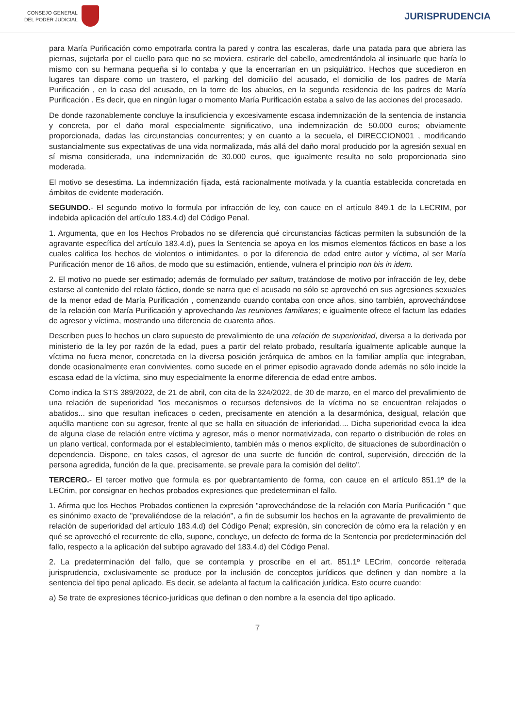CONSEJO GENERAL
DEL PODER JUDICIAL
JURISPRUDENCIA
para María Purificación como empotrarla contra la pared y contra las escaleras, darle una patada para que abriera las piernas, sujetarla por el cuello para que no se moviera, estirarle del cabello, amedrentándola al insinuarle que haría lo mismo con su hermana pequeña si lo contaba y que la encerrarían en un psiquiátrico. Hechos que sucedieron en lugares tan dispare como un trastero, el parking del domicilio del acusado, el domicilio de los padres de María Purificación , en la casa del acusado, en la torre de los abuelos, en la segunda residencia de los padres de María Purificación . Es decir, que en ningún lugar o momento María Purificación estaba a salvo de las acciones del procesado.
De donde razonablemente concluye la insuficiencia y excesivamente escasa indemnización de la sentencia de instancia y concreta, por el daño moral especialmente significativo, una indemnización de 50.000 euros; obviamente proporcionada, dadas las circunstancias concurrentes; y en cuanto a la secuela, el DIRECCION001 , modificando sustancialmente sus expectativas de una vida normalizada, más allá del daño moral producido por la agresión sexual en sí misma considerada, una indemnización de 30.000 euros, que igualmente resulta no solo proporcionada sino moderada.
El motivo se desestima. La indemnización fijada, está racionalmente motivada y la cuantía establecida concretada en ámbitos de evidente moderación.
SEGUNDO.- El segundo motivo lo formula por infracción de ley, con cauce en el artículo 849.1 de la LECRIM, por indebida aplicación del artículo 183.4.d) del Código Penal.
1. Argumenta, que en los Hechos Probados no se diferencia qué circunstancias fácticas permiten la subsunción de la agravante específica del artículo 183.4.d), pues la Sentencia se apoya en los mismos elementos fácticos en base a los cuales califica los hechos de violentos o intimidantes, o por la diferencia de edad entre autor y víctima, al ser María Purificación menor de 16 años, de modo que su estimación, entiende, vulnera el principio non bis in idem.
2. El motivo no puede ser estimado; además de formulado per saltum, tratándose de motivo por infracción de ley, debe estarse al contenido del relato fáctico, donde se narra que el acusado no sólo se aprovechó en sus agresiones sexuales de la menor edad de María Purificación , comenzando cuando contaba con once años, sino también, aprovechándose de la relación con María Purificación y aprovechando las reuniones familiares; e igualmente ofrece el factum las edades de agresor y víctima, mostrando una diferencia de cuarenta años.
Describen pues lo hechos un claro supuesto de prevalimiento de una relación de superioridad, diversa a la derivada por ministerio de la ley por razón de la edad, pues a partir del relato probado, resultaría igualmente aplicable aunque la víctima no fuera menor, concretada en la diversa posición jerárquica de ambos en la familiar amplía que integraban, donde ocasionalmente eran convivientes, como sucede en el primer episodio agravado donde además no sólo incide la escasa edad de la víctima, sino muy especialmente la enorme diferencia de edad entre ambos.
Como indica la STS 389/2022, de 21 de abril, con cita de la 324/2022, de 30 de marzo, en el marco del prevalimiento de una relación de superioridad "los mecanismos o recursos defensivos de la víctima no se encuentran relajados o abatidos... sino que resultan ineficaces o ceden, precisamente en atención a la desarmónica, desigual, relación que aquélla mantiene con su agresor, frente al que se halla en situación de inferioridad.... Dicha superioridad evoca la idea de alguna clase de relación entre víctima y agresor, más o menor normativizada, con reparto o distribución de roles en un plano vertical, conformada por el establecimiento, también más o menos explícito, de situaciones de subordinación o dependencia. Dispone, en tales casos, el agresor de una suerte de función de control, supervisión, dirección de la persona agredida, función de la que, precisamente, se prevale para la comisión del delito".
TERCERO.- El tercer motivo que formula es por quebrantamiento de forma, con cauce en el artículo 851.1º de la LECrim, por consignar en hechos probados expresiones que predeterminan el fallo.
1. Afirma que los Hechos Probados contienen la expresión "aprovechándose de la relación con María Purificación " que es sinónimo exacto de "prevaliéndose de la relación", a fin de subsumir los hechos en la agravante de prevalimiento de relación de superioridad del artículo 183.4.d) del Código Penal; expresión, sin concreción de cómo era la relación y en qué se aprovechó el recurrente de ella, supone, concluye, un defecto de forma de la Sentencia por predeterminación del fallo, respecto a la aplicación del subtipo agravado del 183.4.d) del Código Penal.
2. La predeterminación del fallo, que se contempla y proscribe en el art. 851.1º LECrim, concorde reiterada jurisprudencia, exclusivamente se produce por la inclusión de conceptos jurídicos que definen y dan nombre a la sentencia del tipo penal aplicado. Es decir, se adelanta al factum la calificación jurídica. Esto ocurre cuando:
a) Se trate de expresiones técnico-jurídicas que definan o den nombre a la esencia del tipo aplicado.
7